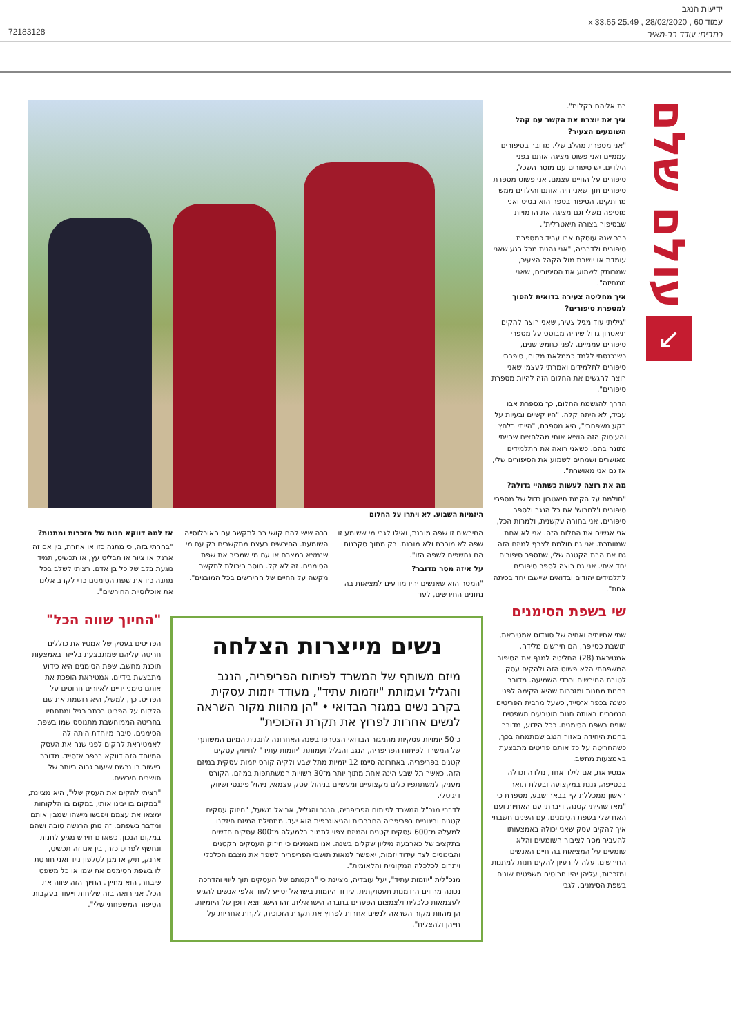ידיעות הנגב
עמוד 60 , 28/02/2020 , 25.49 x 33.65
כתבים: עודד בר-מאיר
72183128
עולם שלם
↙
רת אליהם בקלות".
איך את יוצרת את הקשר עם קהל השומעים הצעיר?
"אני מספרת מהלב שלי. מדובר בסיפורים עממיים ואני פשוט מציגה אותם בפני הילדים. יש סיפורים עם מוסר השכל, סיפורים על החיים עצמם. אני פשוט מספרת סיפורים תוך שאני חיה אותם והילדים ממש מרותקים. הסיפור בספר הוא בסיס ואני מוסיפה משלי וגם מציגה את הדמויות שבסיפור בצורה תיאטרלית".
כבר שנה עוסקת אבו עביד כמספרת סיפורים ולדבריה, "אני נהנית מכל רגע שאני עומדת או יושבת מול הקהל הצעיר, שמרותק לשמוע את הסיפורים, שאני ממחיזה".
איך מחליטה צעירה בדואית להפוך למספרת סיפורים?
"גיליתי עוד מגיל צעיר, שאני רוצה להקים תיאטרון גדול שיהיה מבוסס על מספרי סיפורים עממיים. לפני כחמש שנים, כשנכנסתי ללמד כממלאת מקום, סיפרתי סיפורים לתלמידים ואמרתי לעצמי שאני רוצה להגשים את החלום הזה להיות מספרת סיפורים".
הדרך להגשמת החלום, כך מספרת אבו עביד, לא היתה קלה. "היו קשיים ובעיות על רקע משפחתי", היא מספרת, "הייתי בלחץ והעיסוק הזה הוציא אותי מהלחצים שהייתי נתונה בהם. כשאני רואה את התלמידים מאושרים ושמחים לשמוע את הסיפורים שלי, אז גם אני מאושרת".
מה את רוצה לעשות כשתהיי גדולה?
"חולמת על הקמת תיאטרון גדול של מספרי סיפורים ו'לחרוש' את כל הנגב ולספר סיפורים. אני בחורה עקשנית, ולמרות הכל, אני אגשים את החלום הזה. אני לא אחת שמוותרת. אני גם חולמת לצרף למיזם הזה גם את הבת הקטנה שלי, שתספר סיפורים יחד איתי. אני גם רוצה לספר סיפורים לתלמידים יהודים ובדואים שיישבו יחד בכיתה אחת".
שי בשפת הסימנים
שתי אחיותיה ואחיה של סונדוס אמטיראת, תושבת כסייפה, הם חירשים מלידה. אמטיראת (28) החליטה למנף את הסיפור המשפחתי הלא פשוט הזה ולהקים עסק לטובת החירשים וכבדי השמיעה. מדובר בחנות מתנות ומזכרות שהיא הקימה לפני כשנה בכפר א־סייד, כשעל מרבית הפריטים הנמכרים באותה חנות מוטבעים משפטים שונים בשפת הסימנים. ככל הידוע, מדובר בחנות היחידה באזור הנגב שמתמחה בכך, כשהחריטה על כל אותם פריטים מתבצעת באמצעות מחשב.
אמטיראת, אם לילד אחד, נולדה וגדלה בכסייפה, גננת במקצועה ובעלת תואר ראשון ממכללת קיי בבאר־שבע, מספרת כי "מאז שהייתי קטנה, דיברתי עם האחיות ועם האח שלי בשפת הסימנים. עם השנים חשבתי איך להקים עסק שאני יכולה באמצעותו להעביר מסר לציבור השומעים והלא שומעים על המציאות בה חיים האנשים החירשים. עלה לי רעיון להקים חנות למתנות ומזכרות, עליהן יהיו חרוטים משפטים שונים בשפת הסימנים. לגבי
היזמיות השבוע. לא ויתרו על החלום
החירשים זו שפה מובנת, ואילו לגבי מי ששומע זו שפה לא מוכרת ולא מובנת. רק מתוך סקרנות הם נחשפים לשפה הזו".
על איזה מסר מדובר?
"המסר הוא שאנשים יהיו מודעים למציאות בה נתונים החירשים, לעו־
ברה שיש להם קושי רב לתקשר עם האוכלוסייה השומעת. החירשים בעצם מתקשרים רק עם מי שנמצא במצבם או עם מי שמכיר את שפת הסימנים. זה לא קל. חוסר היכולת לתקשר מקשה על החיים של החירשים בכל המובנים".
אז למה דווקא חנות של מזכרות ומתנות?
"בחרתי בזה, כי מתנה כזו או אחרת, בין אם זה ארנק או ציור או תבליט עץ, או תכשיט, תמיד נוגעת בלב של כל בן אדם. רציתי לשלב בכל מתנה כזו את שפת הסימנים כדי לקרב אלינו את אוכלוסיית החירשים".
נשים מייצרות הצלחה
מיזם משותף של המשרד לפיתוח הפריפריה, הנגב והגליל ועמותת "יוזמות עתיד", מעודד יזמות עסקית בקרב נשים במגזר הבדואי • "הן מהוות מקור השראה לנשים אחרות לפרוץ את תקרת הזכוכית"
כ־50 יזמויות עסקיות מהמגזר הבדואי הצטרפו בשנה האחרונה לתכנית המיזם המשותף של המשרד לפיתוח הפריפריה, הנגב והגליל ועמותת "יוזמות עתיד" לחיזוק עסקים קטנים בפריפריה. באחרונה סיימו 12 יזמיות מתל שבע ולקיה קורס יזמות עסקית במיזם הזה, כאשר תל שבע הינה אחת מתוך יותר מ־30 רשויות המשתתפות במיזם. הקורס מעניק למשתתפיו כלים מקצועיים ומעשיים בניהול עסק עצמאי, ניהול פיננסי ושיווק דיגיטלי.
לדברי מנכ"ל המשרד לפיתוח הפריפריה, הנגב והגליל, אריאל משעל, "חיזוק עסקים קטנים ובינוניים בפריפריה החברתית והגיאוגרפית הוא יעד. מתחילת המיזם חיזקנו למעלה מ־600 עסקים קטנים והמיזם צפוי לתמוך בלמעלה מ־800 עסקים חדשים בתקציב של כארבעה מיליון שקלים בשנה. אנו מאמינים כי חיזוק העסקים הקטנים והבינוניים לצד עידוד יזמות, יאפשר למאות תושבי הפריפריה לשפר את מצבם הכלכלי ויתרום לכלכלה המקומית והלאומית".
מנכ"לית "יוזמות עתיד", יעל עובדיה, מציינת כי "הקמתם של העסקים תוך ליווי והדרכה נכונה מהווים הזדמנות תעסוקתית. עידוד היזמות בישראל יסייע לעוד אלפי אנשים להגיע לעצמאות כלכלית ולצמצום הפערים בחברה הישראלית. זהו הישג יוצא דופן של היזמיות. הן מהוות מקור השראה לנשים אחרות לפרוץ את תקרת הזכוכית, לקחת אחריות על חייהן ולהצליח".
"החיוך שווה הכל"
הפריטים בעסק של אמטיראת כוללים חריטה עליהם שמתבצעת בלייזר באמצעות תוכנת מחשב. שפת הסימנים היא כידוע מתבצעת בידיים. אמטיראת הופכת את אותם סימני ידיים לאיורים חרוטים על הפריט. כך, למשל, היא רושמת את שם הלקוח על הפריט בכתב רגיל ומתחתיו בחריטה הממוחשבת מתנוסס שמו בשפת הסימנים. סיבה מיוחדת היתה לה לאמטיראת להקים לפני שנה את העסק המיוחד הזה דווקא בכפר א־סייד. מדובר ביישוב בו נרשם שיעור גבוה ביותר של תושבים חירשים.
"רציתי להקים את העסק שלי", היא מציינת, "במקום בו יבינו אותי, במקום בו הלקוחות ימצאו את עצמם ויפגשו מישהו שמבין אותם ומדבר בשפתם. זה נותן הרגשה טובה ושהם במקום הנכון. כשאדם חירש מגיע לחנות ונחשף לפריט כזה, בין אם זה תכשיט, ארנק, תיק או מגן לטלפון נייד ואני חורטת לו בשפת הסימנים את שמו או כל משפט שיבחר, הוא מחייך. החיוך הזה שווה את הכל. אני רואה בזה שליחות וייעוד בעקבות הסיפור המשפחתי שלי".